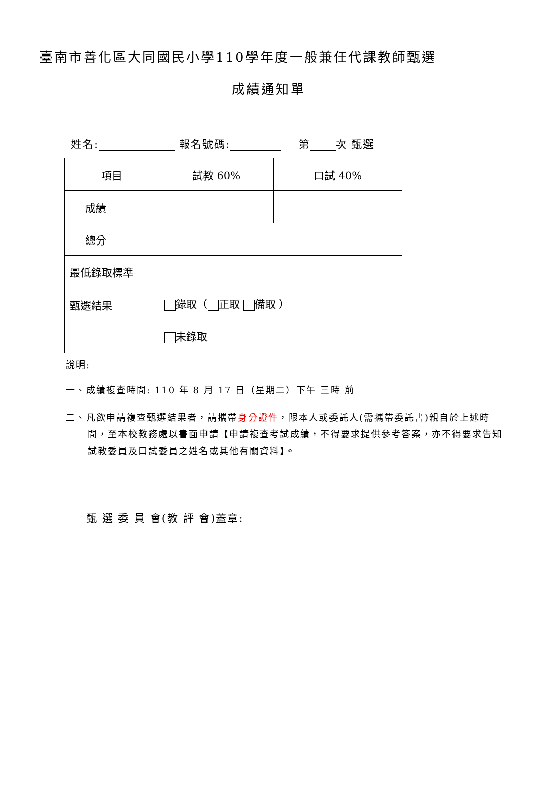臺南市善化區大同國民小學110學年度一般兼任代課教師甄選
成績通知單
姓名: 報名號碼: 第 次 甄選
| 項目 | 試教 60% | 口試 40% |
| 成績 | | |
| 總分 | | |
| 最低錄取標準 | | |
| 甄選結果 | 錄取（ 正取 備取 ） 未錄取 | |
說明:
一、成績複查時間: 110 年 8 月 17 日（星期二）下午 三時 前
二、凡欲申請複查甄選結果者，請攜帶身分證件，限本人或委託人(需攜帶委託書)親自於上述時間，至本校教務處以書面申請【申請複查考試成績，不得要求提供參考答案，亦不得要求告知試教委員及口試委員之姓名或其他有關資料】。
甄 選 委 員 會(教 評 會)蓋章: